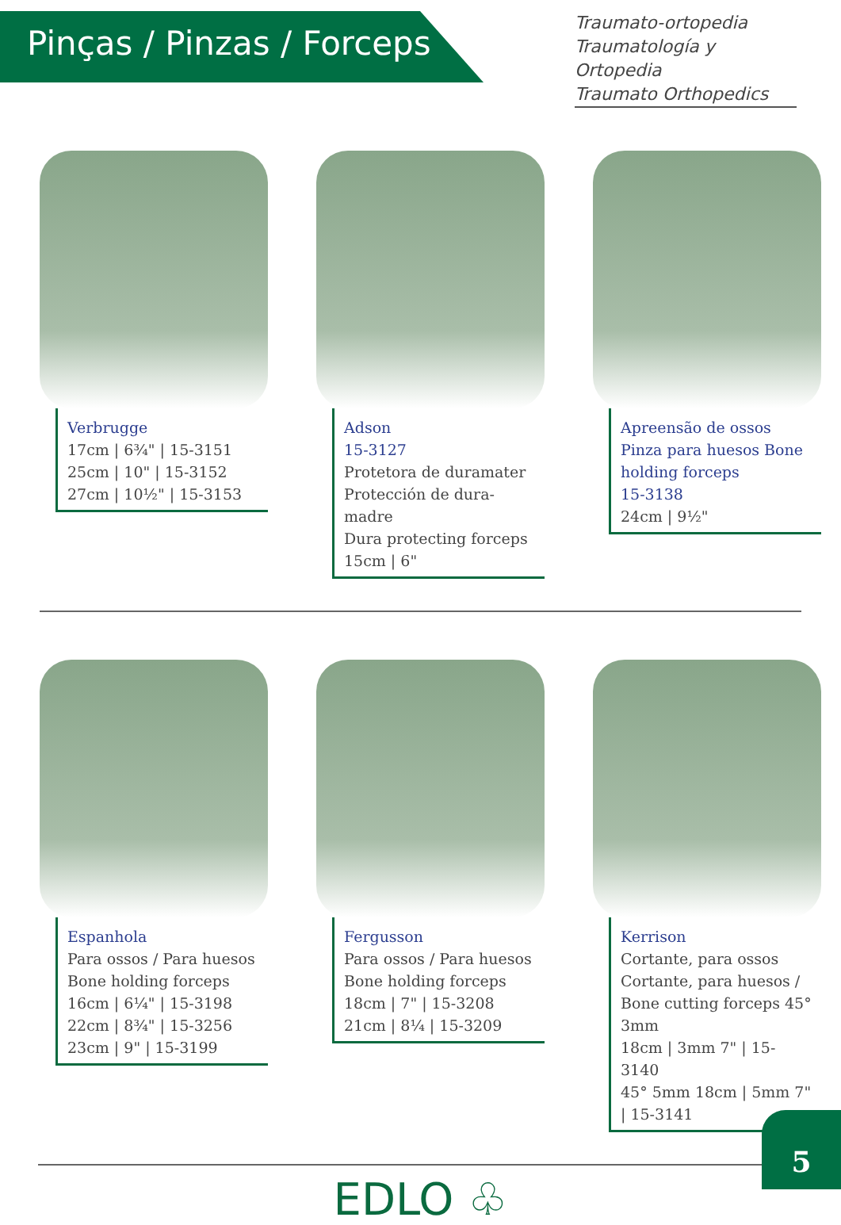Pinças / Pinzas / Forceps
Traumato-ortopedia
Traumatología y Ortopedia
Traumato Orthopedics
Verbrugge
17cm | 6¾" | 15-3151
25cm | 10" | 15-3152
27cm | 10½" | 15-3153
Adson
15-3127
Protetora de duramater
Protección de dura-madre
Dura protecting forceps
15cm | 6"
Apreensão de ossos
Pinza para huesos Bone holding forceps
15-3138
24cm | 9½"
Espanhola
Para ossos / Para huesos
Bone holding forceps
16cm | 6¼" | 15-3198
22cm | 8¾" | 15-3256
23cm | 9" | 15-3199
Fergusson
Para ossos / Para huesos
Bone holding forceps
18cm | 7" | 15-3208
21cm | 8¼ | 15-3209
Kerrison
Cortante, para ossos
Cortante, para huesos / Bone cutting forceps 45° 3mm
18cm | 3mm 7" | 15-3140
45° 5mm 18cm | 5mm 7" | 15-3141
EDLO ♧
5